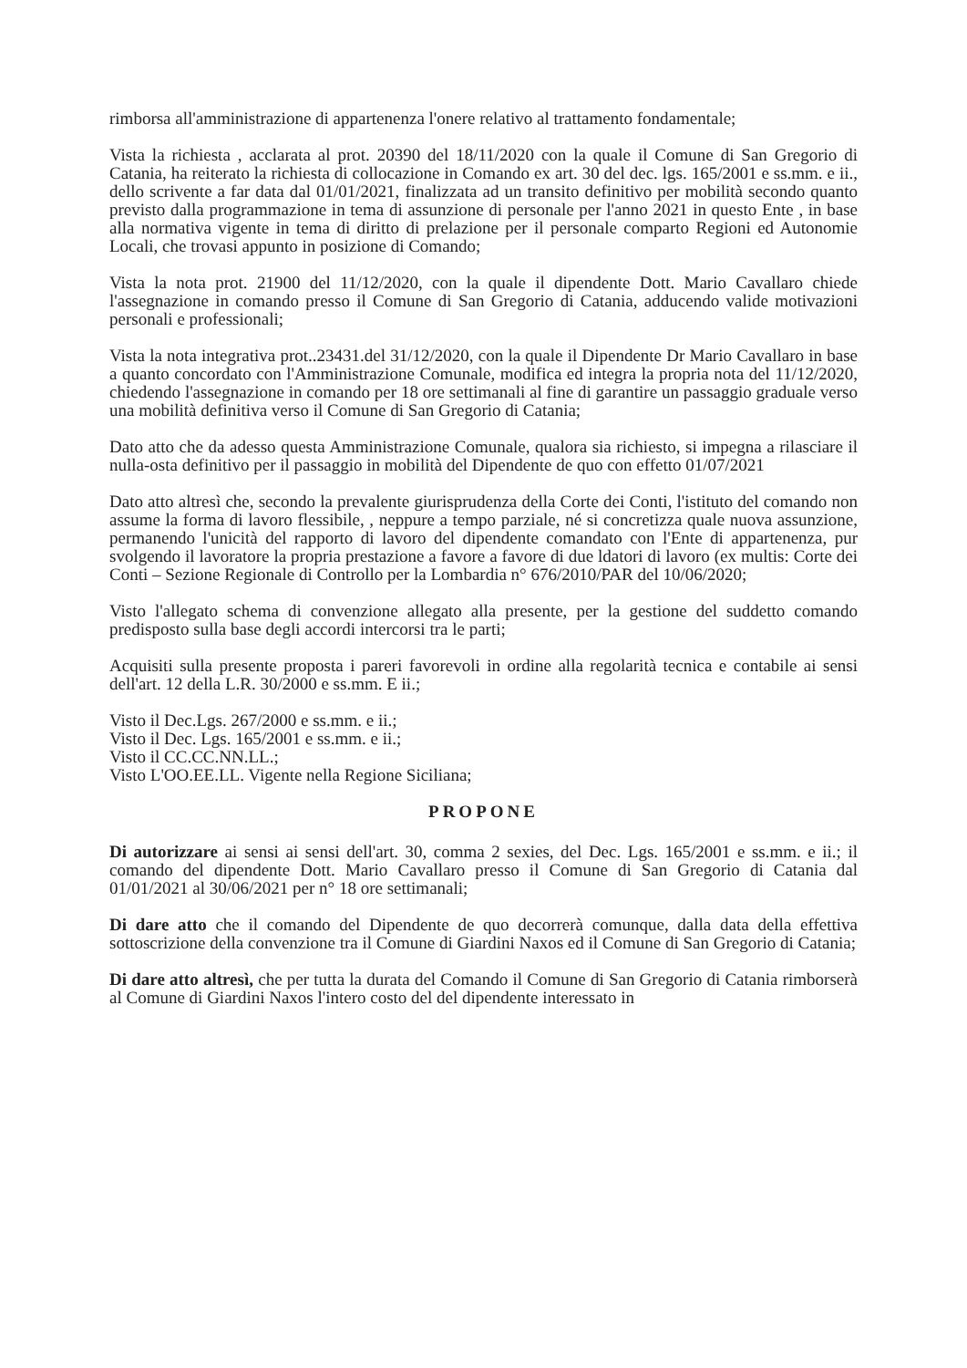rimborsa all'amministrazione di appartenenza l'onere relativo al trattamento fondamentale;
Vista la richiesta , acclarata al prot. 20390 del 18/11/2020 con la quale il Comune di San Gregorio di Catania, ha reiterato la richiesta di collocazione in Comando ex art. 30 del dec. lgs. 165/2001 e ss.mm. e ii., dello scrivente a far data dal 01/01/2021, finalizzata ad un transito definitivo per mobilità secondo quanto previsto dalla programmazione in tema di assunzione di personale per l'anno 2021 in questo Ente , in base alla normativa vigente in tema di diritto di prelazione per il personale comparto Regioni ed Autonomie Locali, che trovasi appunto in posizione di Comando;
Vista la nota prot. 21900 del 11/12/2020, con la quale il dipendente Dott. Mario Cavallaro chiede l'assegnazione in comando presso il Comune di San Gregorio di Catania, adducendo valide motivazioni personali e professionali;
Vista la nota integrativa prot..23431.del 31/12/2020, con la quale il Dipendente Dr Mario Cavallaro in base a quanto concordato con l'Amministrazione Comunale, modifica ed integra la propria nota del 11/12/2020, chiedendo l'assegnazione in comando per 18 ore settimanali al fine di garantire un passaggio graduale verso una mobilità definitiva verso il Comune di San Gregorio di Catania;
Dato atto che da adesso questa Amministrazione Comunale, qualora sia richiesto, si impegna a rilasciare il nulla-osta definitivo per il passaggio in mobilità del Dipendente de quo con effetto 01/07/2021
Dato atto altresì che, secondo la prevalente giurisprudenza della Corte dei Conti, l'istituto del comando non assume la forma di lavoro flessibile, , neppure a tempo parziale, né si concretizza quale nuova assunzione, permanendo l'unicità del rapporto di lavoro del dipendente comandato con l'Ente di appartenenza, pur svolgendo il lavoratore la propria prestazione a favore a favore di due ldatori di lavoro (ex multis: Corte dei Conti – Sezione Regionale di Controllo per la Lombardia n° 676/2010/PAR del 10/06/2020;
Visto l'allegato schema di convenzione allegato alla presente, per la gestione del suddetto comando predisposto sulla base degli accordi intercorsi tra le parti;
Acquisiti sulla presente proposta i pareri favorevoli in ordine alla regolarità tecnica e contabile ai sensi dell'art. 12 della L.R. 30/2000 e ss.mm. E ii.;
Visto il Dec.Lgs. 267/2000 e ss.mm. e ii.;
Visto il Dec. Lgs. 165/2001 e ss.mm. e ii.;
Visto il CC.CC.NN.LL.;
Visto L'OO.EE.LL. Vigente nella Regione Siciliana;
PROPONE
Di autorizzare ai sensi ai sensi dell'art. 30, comma 2 sexies, del Dec. Lgs. 165/2001 e ss.mm. e ii.; il comando del dipendente Dott. Mario Cavallaro presso il Comune di San Gregorio di Catania dal 01/01/2021 al 30/06/2021 per n° 18 ore settimanali;
Di dare atto che il comando del Dipendente de quo decorrerà comunque, dalla data della effettiva sottoscrizione della convenzione tra il Comune di Giardini Naxos ed il Comune di San Gregorio di Catania;
Di dare atto altresì, che per tutta la durata del Comando il Comune di San Gregorio di Catania rimborserà al Comune di Giardini Naxos l'intero costo del del dipendente interessato in